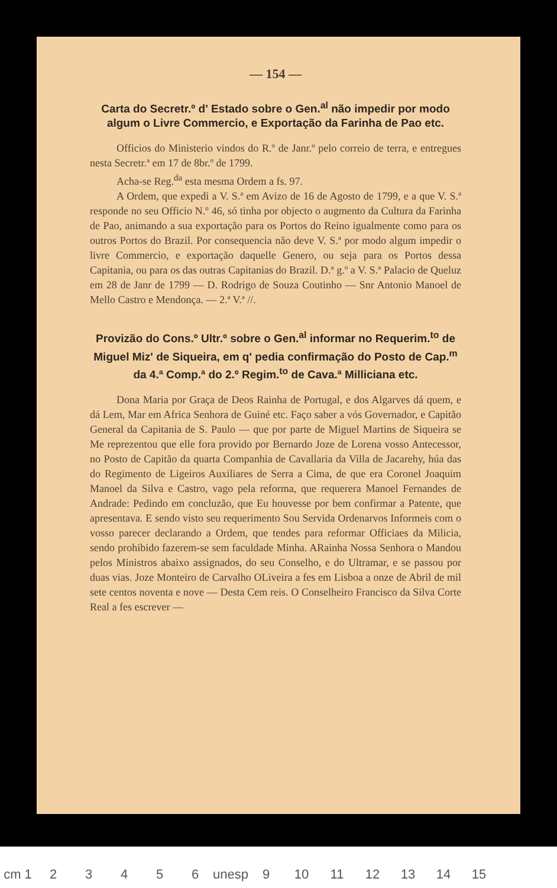— 154 —
Carta do Secretr.º d' Estado sobre o Gen.<sup>al</sup> não impedir por modo algum o Livre Commercio, e Exportação da Farinha de Pao etc.
Officios do Ministerio vindos do R.º de Janr.º pelo correio de terra, e entregues nesta Secretr.ª em 17 de 8br.º de 1799.
Acha-se Reg.<sup>da</sup> esta mesma Ordem a fs. 97.
A Ordem, que expedi a V. S.ª em Avizo de 16 de Agosto de 1799, e a que V. S.ª responde no seu Officio N.º 46, só tinha por objecto o augmento da Cultura da Farinha de Pao, animando a sua exportação para os Portos do Reino igualmente como para os outros Portos do Brazil. Por consequencia não deve V. S.ª por modo algum impedir o livre Commercio, e exportação daquelle Genero, ou seja para os Portos dessa Capitania, ou para os das outras Capitanias do Brazil. D.ª g.º a V. S.ª Palacio de Queluz em 28 de Janr de 1799 — D. Rodrigo de Souza Coutinho — Snr Antonio Manoel de Mello Castro e Mendonça. — 2.ª V.ª //.
Provizão do Cons.º Ultr.º sobre o Gen.<sup>al</sup> informar no Requerim.<sup>to</sup> de Miguel Miz' de Siqueira, em q' pedia confirmação do Posto de Cap.<sup>m</sup> da 4.ª Comp.ª do 2.º Regim.<sup>to</sup> de Cava.ª Milliciana etc.
Dona Maria por Graça de Deos Rainha de Portugal, e dos Algarves dá quem, e dá Lem, Mar em Africa Senhora de Guiné etc. Faço saber a vós Governador, e Capitão General da Capitania de S. Paulo — que por parte de Miguel Martins de Siqueira se Me reprezentou que elle fora provido por Bernardo Joze de Lorena vosso Antecessor, no Posto de Capitão da quarta Companhia de Cavallaria da Villa de Jacarehy, húa das do Regimento de Ligeiros Auxiliares de Serra a Cima, de que era Coronel Joaquim Manoel da Silva e Castro, vago pela reforma, que requerera Manoel Fernandes de Andrade: Pedindo em concluzão, que Eu houvesse por bem confirmar a Patente, que apresentava. E sendo visto seu requerimento Sou Servida Ordenarvos Informeis com o vosso parecer declarando a Ordem, que tendes para reformar Officiaes da Milicia, sendo prohibido fazerem-se sem faculdade Minha. ARainha Nossa Senhora o Mandou pelos Ministros abaixo assignados, do seu Conselho, e do Ultramar, e se passou por duas vias. Joze Monteiro de Carvalho OLiveira a fes em Lisboa a onze de Abril de mil sete centos noventa e nove — Desta Cem reis. O Conselheiro Francisco da Silva Corte Real a fes escrever —
cm 1 23456 unesp 9 10 11 12 13 14 15